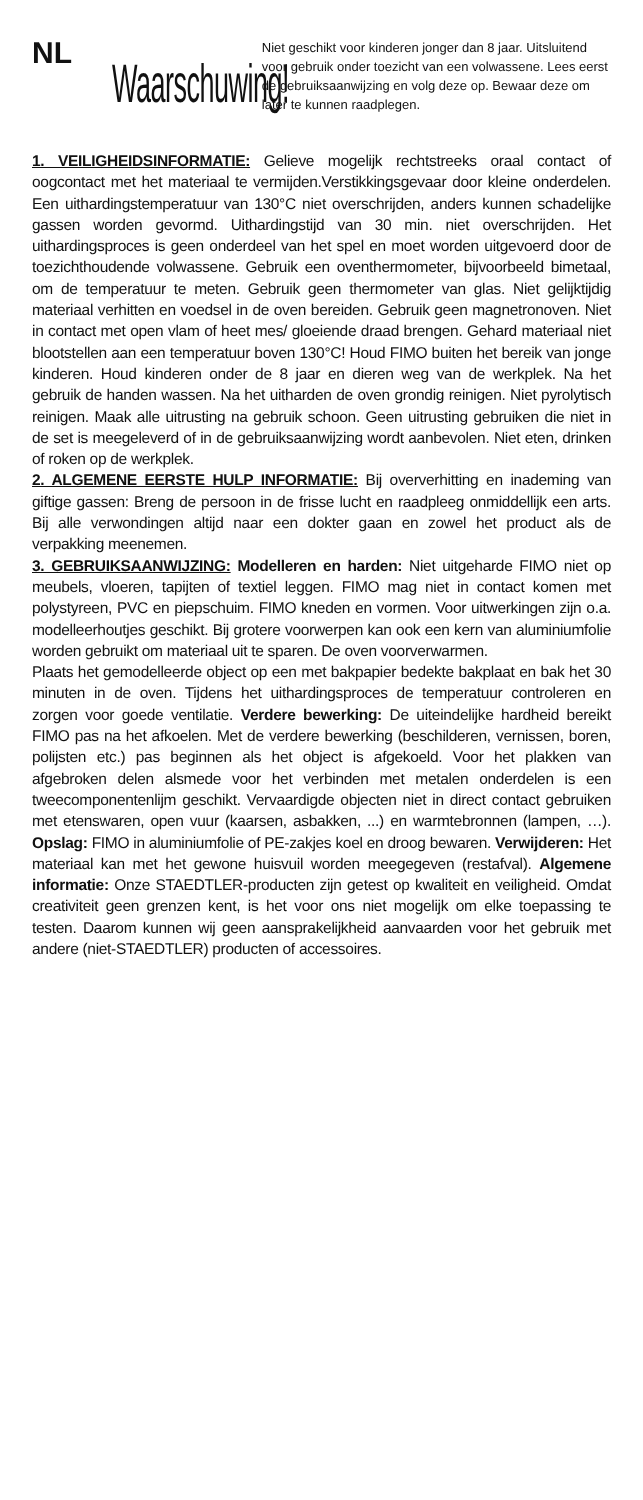NL
Waarschuwing!
Niet geschikt voor kinderen jonger dan 8 jaar. Uitsluitend voor gebruik onder toezicht van een volwassene. Lees eerst de gebruiksaanwijzing en volg deze op. Bewaar deze om later te kunnen raadplegen.
1. VEILIGHEIDSINFORMATIE: Gelieve mogelijk rechtstreeks oraal contact of oogcontact met het materiaal te vermijden.Verstikkingsgevaar door kleine onderdelen. Een uithardingstemperatuur van 130°C niet overschrijden, anders kunnen schadelijke gassen worden gevormd. Uithardingstijd van 30 min. niet overschrijden. Het uithardingsproces is geen onderdeel van het spel en moet worden uitgevoerd door de toezichthoudende volwassene. Gebruik een oventhermometer, bijvoorbeeld bimetaal, om de temperatuur te meten. Gebruik geen thermometer van glas. Niet gelijktijdig materiaal verhitten en voedsel in de oven bereiden. Gebruik geen magnetronoven. Niet in contact met open vlam of heet mes/ gloeiende draad brengen. Gehard materiaal niet blootstellen aan een temperatuur boven 130°C! Houd FIMO buiten het bereik van jonge kinderen. Houd kinderen onder de 8 jaar en dieren weg van de werkplek. Na het gebruik de handen wassen. Na het uitharden de oven grondig reinigen. Niet pyrolytisch reinigen. Maak alle uitrusting na gebruik schoon. Geen uitrusting gebruiken die niet in de set is meegeleverd of in de gebruiksaanwijzing wordt aanbevolen. Niet eten, drinken of roken op de werkplek.
2. ALGEMENE EERSTE HULP INFORMATIE: Bij oververhitting en inademing van giftige gassen: Breng de persoon in de frisse lucht en raadpleeg onmiddellijk een arts. Bij alle verwondingen altijd naar een dokter gaan en zowel het product als de verpakking meenemen.
3. GEBRUIKSAANWIJZING: Modelleren en harden: Niet uitgeharde FIMO niet op meubels, vloeren, tapijten of textiel leggen. FIMO mag niet in contact komen met polystyreen, PVC en piepschuim. FIMO kneden en vormen. Voor uitwerkingen zijn o.a. modelleerhoutjes geschikt. Bij grotere voorwerpen kan ook een kern van aluminiumfolie worden gebruikt om materiaal uit te sparen. De oven voorverwarmen.
Plaats het gemodelleerde object op een met bakpapier bedekte bakplaat en bak het 30 minuten in de oven. Tijdens het uithardingsproces de temperatuur controleren en zorgen voor goede ventilatie. Verdere bewerking: De uiteindelijke hardheid bereikt FIMO pas na het afkoelen. Met de verdere bewerking (beschilderen, vernissen, boren, polijsten etc.) pas beginnen als het object is afgekoeld. Voor het plakken van afgebroken delen alsmede voor het verbinden met metalen onderdelen is een tweecomponentenlijm geschikt. Vervaardigde objecten niet in direct contact gebruiken met etenswaren, open vuur (kaarsen, asbakken, ...) en warmtebronnen (lampen, …). Opslag: FIMO in aluminiumfolie of PE-zakjes koel en droog bewaren. Verwijderen: Het materiaal kan met het gewone huisvuil worden meegegeven (restafval). Algemene informatie: Onze STAEDTLER-producten zijn getest op kwaliteit en veiligheid. Omdat creativiteit geen grenzen kent, is het voor ons niet mogelijk om elke toepassing te testen. Daarom kunnen wij geen aansprakelijkheid aanvaarden voor het gebruik met andere (niet-STAEDTLER) producten of accessoires.